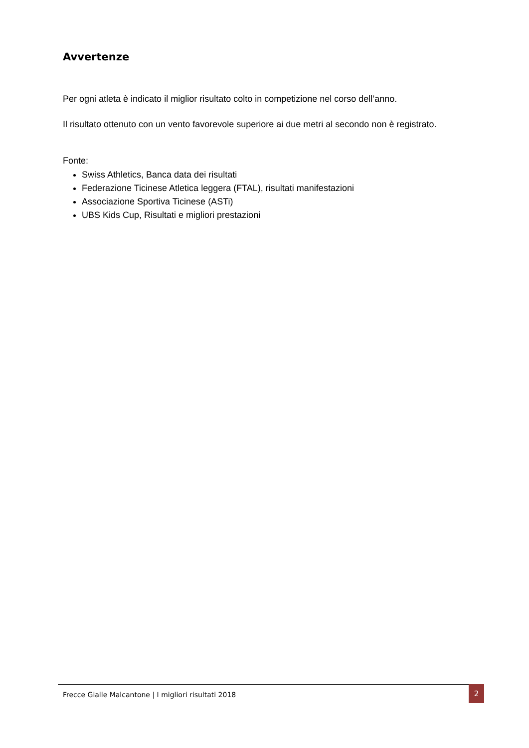Avvertenze
Per ogni atleta è indicato il miglior risultato colto in competizione nel corso dell’anno.
Il risultato ottenuto con un vento favorevole superiore ai due metri al secondo non è registrato.
Fonte:
Swiss Athletics, Banca data dei risultati
Federazione Ticinese Atletica leggera (FTAL), risultati manifestazioni
Associazione Sportiva Ticinese (ASTi)
UBS Kids Cup, Risultati e migliori prestazioni
Frecce Gialle Malcantone | I migliori risultati 2018
2